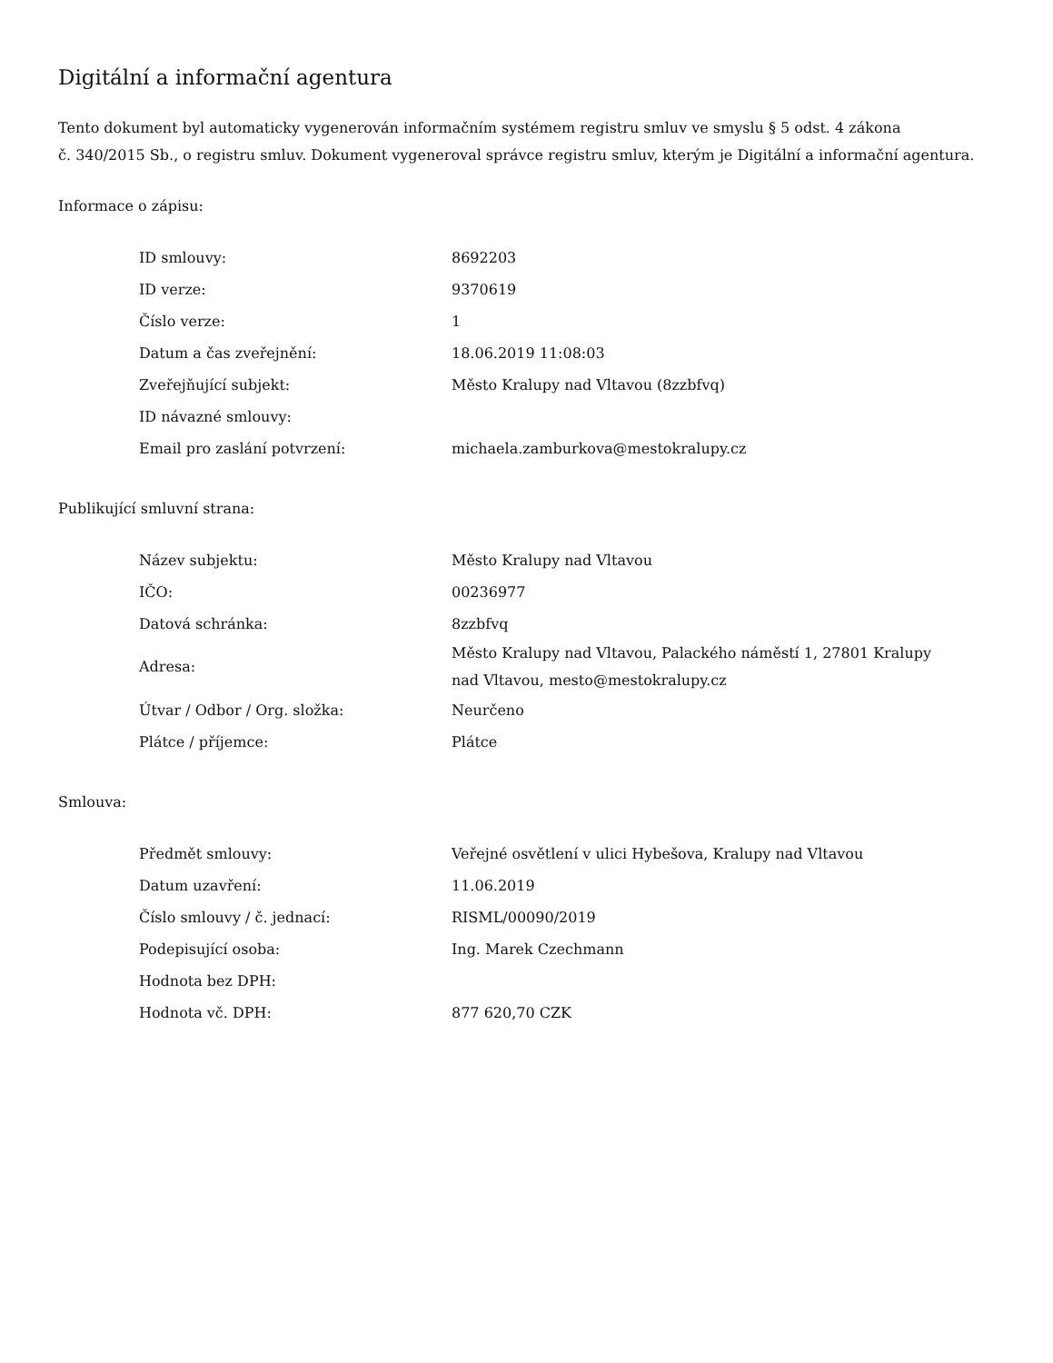Digitální a informační agentura
Tento dokument byl automaticky vygenerován informačním systémem registru smluv ve smyslu § 5 odst. 4 zákona
č. 340/2015 Sb., o registru smluv. Dokument vygeneroval správce registru smluv, kterým je Digitální a informační agentura.
Informace o zápisu:
| ID smlouvy: | 8692203 |
| ID verze: | 9370619 |
| Číslo verze: | 1 |
| Datum a čas zveřejnění: | 18.06.2019 11:08:03 |
| Zveřejňující subjekt: | Město Kralupy nad Vltavou (8zzbfvq) |
| ID návazné smlouvy: | |
| Email pro zaslání potvrzení: | michaela.zamburkova@mestokralupy.cz |
Publikující smluvní strana:
| Název subjektu: | Město Kralupy nad Vltavou |
| IČO: | 00236977 |
| Datová schránka: | 8zzbfvq |
| Adresa: | Město Kralupy nad Vltavou, Palackého náměstí 1, 27801 Kralupy nad Vltavou, mesto@mestokralupy.cz |
| Útvar / Odbor / Org. složka: | Neurčeno |
| Plátce / příjemce: | Plátce |
Smlouva:
| Předmět smlouvy: | Veřejné osvětlení v ulici Hybešova, Kralupy nad Vltavou |
| Datum uzavření: | 11.06.2019 |
| Číslo smlouvy / č. jednací: | RISML/00090/2019 |
| Podepisující osoba: | Ing. Marek Czechmann |
| Hodnota bez DPH: | |
| Hodnota vč. DPH: | 877 620,70 CZK |